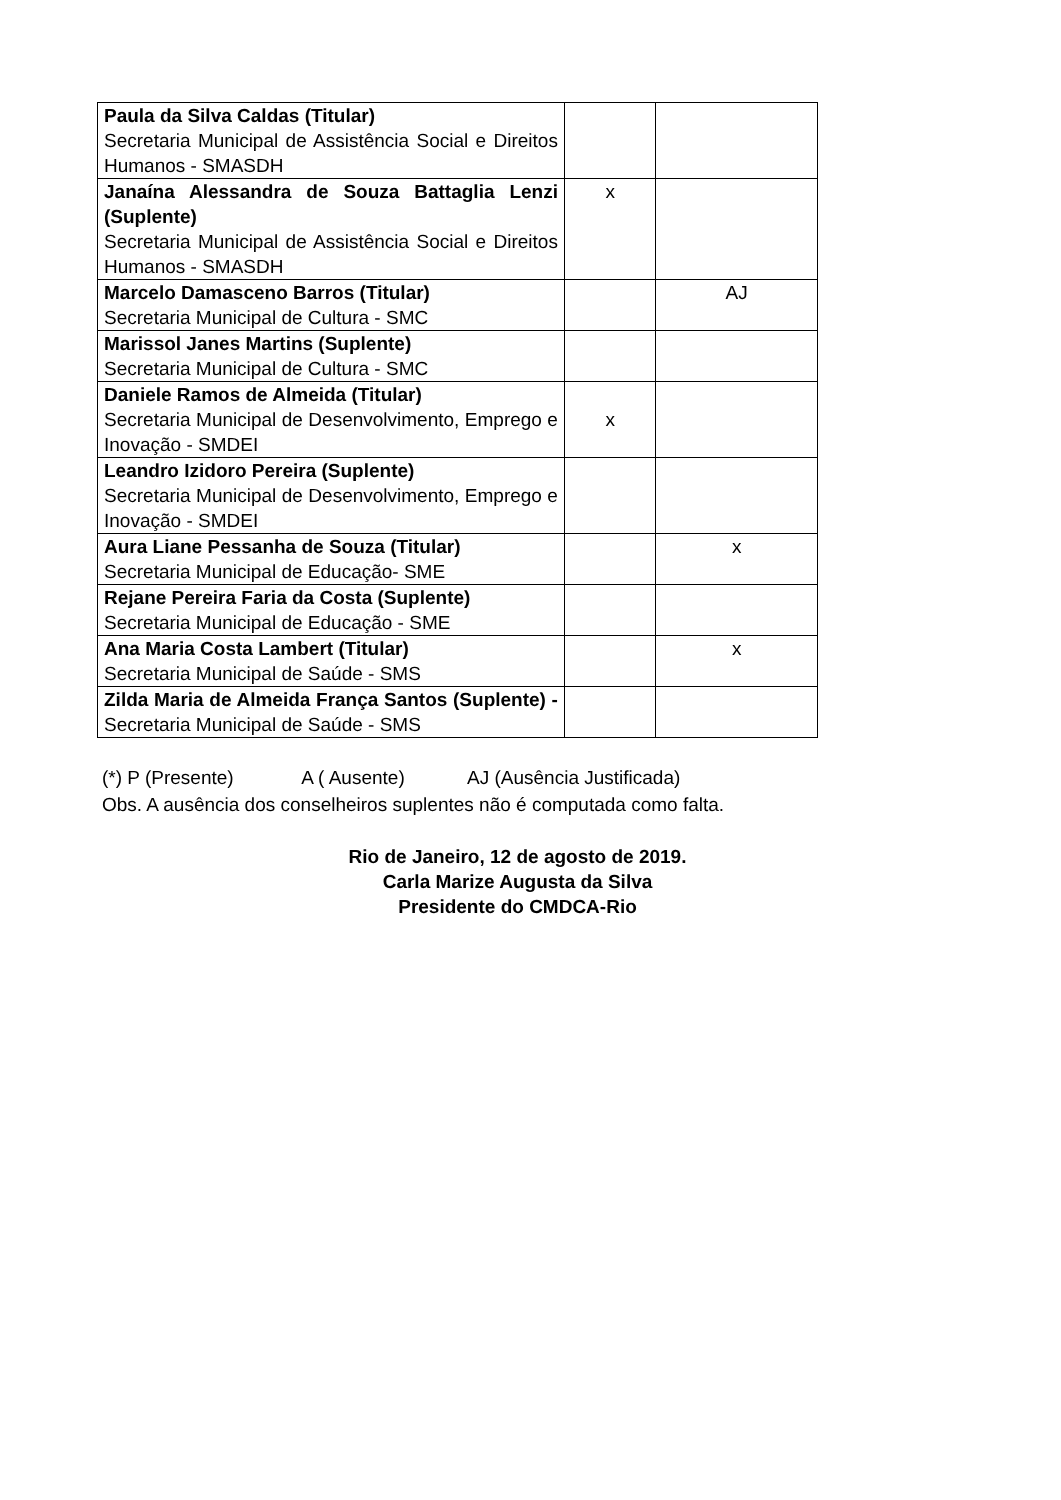| Paula da Silva Caldas (Titular) Secretaria Municipal de Assistência Social e Direitos Humanos - SMASDH | | |
| Janaína Alessandra de Souza Battaglia Lenzi (Suplente) Secretaria Municipal de Assistência Social e Direitos Humanos - SMASDH | x | |
| Marcelo Damasceno Barros (Titular) Secretaria Municipal de Cultura - SMC | | AJ |
| Marissol Janes Martins (Suplente) Secretaria Municipal de Cultura - SMC | | |
| Daniele Ramos de Almeida (Titular) Secretaria Municipal de Desenvolvimento, Emprego e Inovação - SMDEI | x | |
| Leandro Izidoro Pereira (Suplente) Secretaria Municipal de Desenvolvimento, Emprego e Inovação - SMDEI | | |
| Aura Liane Pessanha de Souza (Titular) Secretaria Municipal de Educação- SME | | x |
| Rejane Pereira Faria da Costa (Suplente) Secretaria Municipal de Educação - SME | | |
| Ana Maria Costa Lambert (Titular) Secretaria Municipal de Saúde - SMS | | x |
| Zilda Maria de Almeida França Santos (Suplente) - Secretaria Municipal de Saúde - SMS | | |
(*) P (Presente) A ( Ausente) AJ (Ausência Justificada)
Obs. A ausência dos conselheiros suplentes não é computada como falta.
Rio de Janeiro, 12 de agosto de 2019.
Carla Marize Augusta da Silva
Presidente do CMDCA-Rio